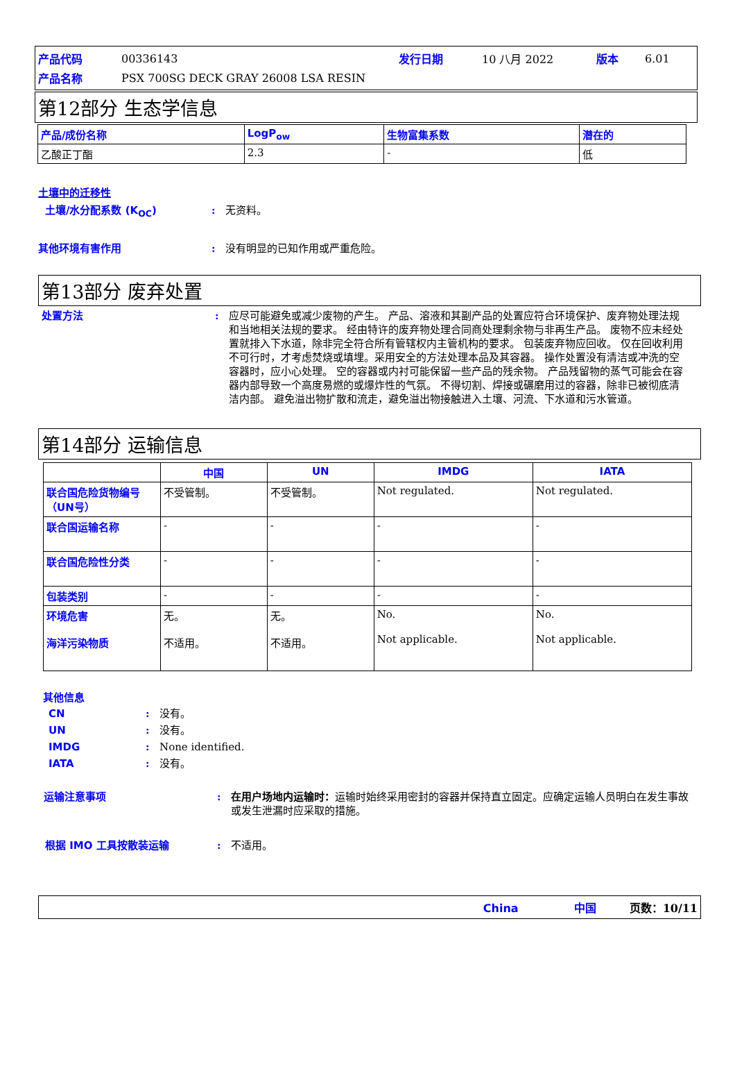| 产品代码 | 00336143 | 发行日期 | 10 八月 2022 | 版本 | 6.01 |
| 产品名称 | PSX 700SG DECK GRAY 26008 LSA RESIN | | | | |
第12部分 生态学信息
| 产品/成份名称 | LogP<sub>ow</sub> | 生物富集系数 | 潜在的 |
| --- | --- | --- | --- |
| 乙酸正丁酯 | 2.3 | - | 低 |
土壤中的迁移性
土壤/水分配系数 (K<sub>OC</sub>) : 无资料。
其他环境有害作用 : 没有明显的已知作用或严重危险。
第13部分 废弃处置
处置方法 : 应尽可能避免或减少废物的产生。 产品、溶液和其副产品的处置应符合环境保护、废弃物处理法规和当地相关法规的要求。 经由特许的废弃物处理合同商处理剩余物与非再生产品。 废物不应未经处置就排入下水道，除非完全符合所有管辖权内主管机构的要求。 包装废弃物应回收。 仅在回收利用不可行时，才考虑焚烧或填埋。采用安全的方法处理本品及其容器。 操作处置没有清洁或冲洗的空容器时，应小心处理。 空的容器或内衬可能保留一些产品的残余物。 产品残留物的蒸气可能会在容器内部导致一个高度易燃的或爆炸性的气氛。 不得切割、焊接或碾磨用过的容器，除非已被彻底清洁内部。 避免溢出物扩散和流走，避免溢出物接触进入土壤、河流、下水道和污水管道。
第14部分 运输信息
| | 中国 | UN | IMDG | IATA |
| --- | --- | --- | --- | --- |
| 联合国危险货物编号（UN号） | 不受管制。 | 不受管制。 | Not regulated. | Not regulated. |
| 联合国运输名称 | - | - | - | - |
| 联合国危险性分类 | - | - | - | - |
| 包装类别 | - | - | - | - |
| 环境危害 海洋污染物质 | 无。 不适用。 | 无。 不适用。 | No. Not applicable. | No. Not applicable. |
其他信息
CN : 没有。
UN : 没有。
IMDG : None identified.
IATA : 没有。
运输注意事项 : 在用户场地内运输时：运输时始终采用密封的容器并保持直立固定。应确定运输人员明白在发生事故或发生泄漏时应采取的措施。
根据 IMO 工具按散装运输 : 不适用。
China　　　　　中国　　　页数：10/11